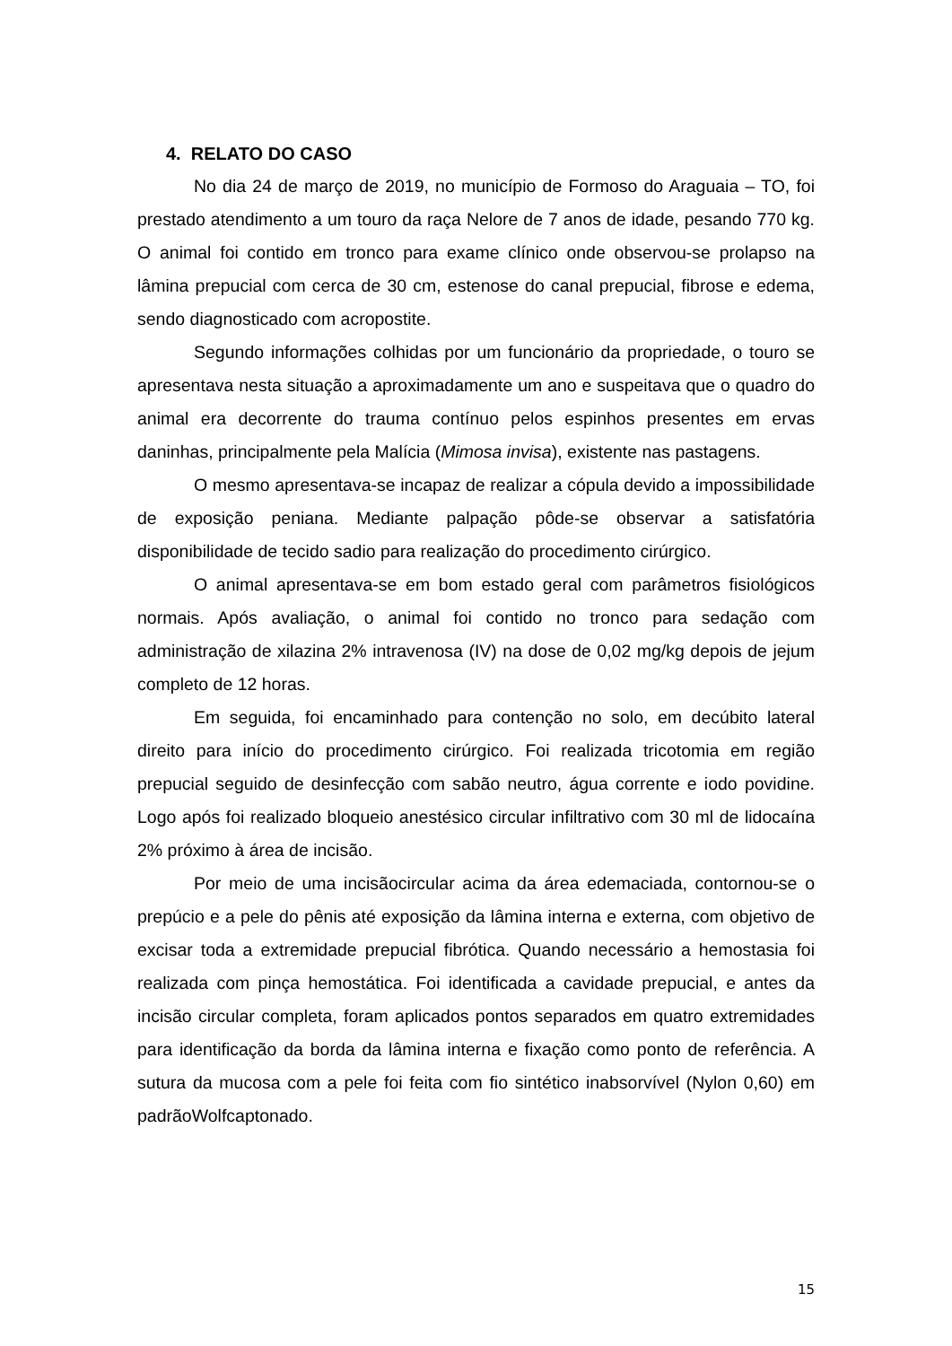4. RELATO DO CASO
No dia 24 de março de 2019, no município de Formoso do Araguaia – TO, foi prestado atendimento a um touro da raça Nelore de 7 anos de idade, pesando 770 kg. O animal foi contido em tronco para exame clínico onde observou-se prolapso na lâmina prepucial com cerca de 30 cm, estenose do canal prepucial, fibrose e edema, sendo diagnosticado com acropostite.
Segundo informações colhidas por um funcionário da propriedade, o touro se apresentava nesta situação a aproximadamente um ano e suspeitava que o quadro do animal era decorrente do trauma contínuo pelos espinhos presentes em ervas daninhas, principalmente pela Malícia (Mimosa invisa), existente nas pastagens.
O mesmo apresentava-se incapaz de realizar a cópula devido a impossibilidade de exposição peniana. Mediante palpação pôde-se observar a satisfatória disponibilidade de tecido sadio para realização do procedimento cirúrgico.
O animal apresentava-se em bom estado geral com parâmetros fisiológicos normais. Após avaliação, o animal foi contido no tronco para sedação com administração de xilazina 2% intravenosa (IV) na dose de 0,02 mg/kg depois de jejum completo de 12 horas.
Em seguida, foi encaminhado para contenção no solo, em decúbito lateral direito para início do procedimento cirúrgico. Foi realizada tricotomia em região prepucial seguido de desinfecção com sabão neutro, água corrente e iodo povidine. Logo após foi realizado bloqueio anestésico circular infiltrativo com 30 ml de lidocaína 2% próximo à área de incisão.
Por meio de uma incisãocircular acima da área edemaciada, contornou-se o prepúcio e a pele do pênis até exposição da lâmina interna e externa, com objetivo de excisar toda a extremidade prepucial fibrótica. Quando necessário a hemostasia foi realizada com pinça hemostática. Foi identificada a cavidade prepucial, e antes da incisão circular completa, foram aplicados pontos separados em quatro extremidades para identificação da borda da lâmina interna e fixação como ponto de referência. A sutura da mucosa com a pele foi feita com fio sintético inabsorvível (Nylon 0,60) em padrãoWolfcaptonado.
15